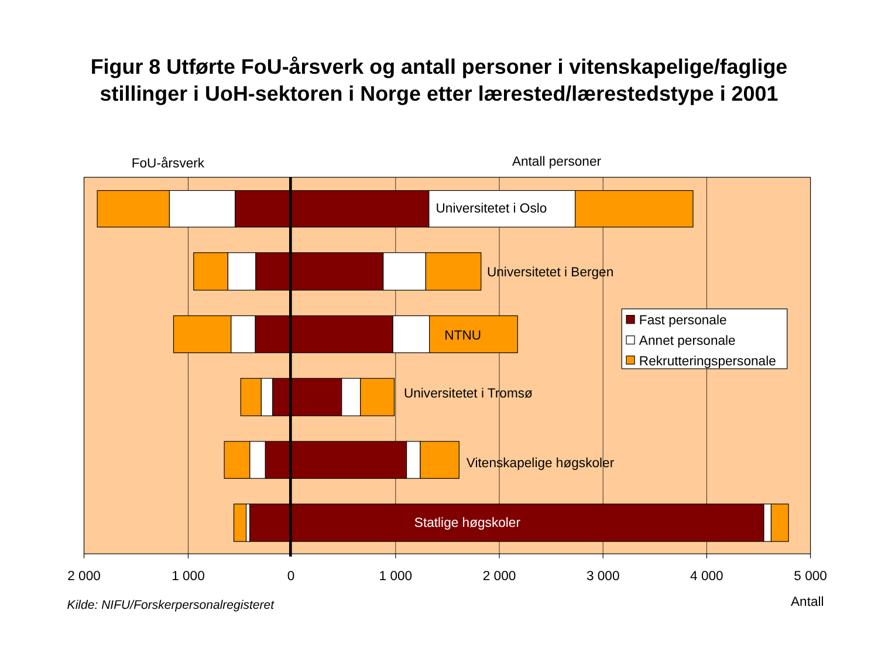Figur 8 Utførte FoU-årsverk og antall personer i vitenskapelige/faglige
stillinger i UoH-sektoren i Norge etter lærested/lærestedstype i 2001
FoU-årsverk
Antall personer
Universitetet i Oslo
Universitetet i Bergen
NTNU
Universitetet i Tromsø
Vitenskapelige høgskoler
Statlige høgskoler
Fast personale
Annet personale
Rekrutteringspersonale
2 000
1 000
0
1 000
2 000
3 000
4 000
5 000
Kilde: NIFU/Forskerpersonalregisteret
Antall